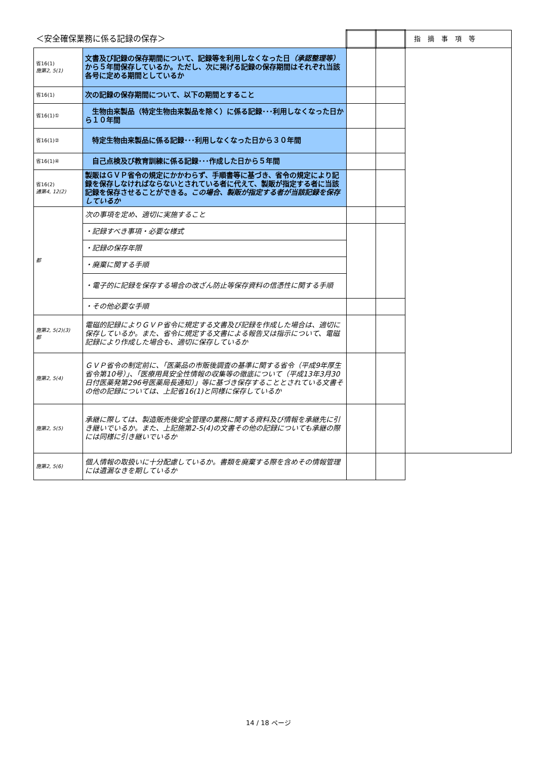| ＜安全確保業務に係る記録の保存＞ | | | | 指摘事項等 |
| 省16(1) 施第2, 5(1) | 文書及び記録の保存期間について、記録等を利用しなくなった日 （承認整理等） から５年間保存しているか。ただし、次に掲げる記録の保存期間はそれぞれ当該各号に定める期間としているか | | | |
| 省16(1) | 次の記録の保存期間について、以下の期間とすること | | | |
| 省16(1)① | 生物由来製品（特定生物由来製品を除く）に係る記録･･･利用しなくなった日から１０年間 | | | |
| 省16(1)② | 特定生物由来製品に係る記録･･･利用しなくなった日から３０年間 | | | |
| 省16(1)④ | 自己点検及び教育訓練に係る記録･･･作成した日から５年間 | | | |
| 省16(2) 通第4, 12(2) | 製販はＧＶＰ省令の規定にかかわらず、手順書等に基づき、省令の規定により記録を保存しなければならないとされている者に代えて、製販が指定する者に当該記録を保存させることができる。 この場合、製販が指定する者が当該記録を保存しているか | | | |
| 都 | 次の事項を定め、適切に実施すること | | | |
| | ・記録すべき事項・必要な様式 | | | |
| | ・記録の保存年限 | | | |
| | ・廃棄に関する手順 | | | |
| | ・電子的に記録を保存する場合の改ざん防止等保存資料の信憑性に関する手順 | | | |
| | ・その他必要な手順 | | | |
| 施第2, 5(2)(3) 都 | 電磁的記録によりＧＶＰ省令に規定する文書及び記録を作成した場合は、適切に保存しているか。また、省令に規定する文書による報告又は指示について、電磁記録により作成した場合も、適切に保存しているか | | | |
| 施第2, 5(4) | ＧＶＰ省令の制定前に、「医薬品の市販後調査の基準に関する省令（平成9年厚生省令第10号）」、「医療用具安全性情報の収集等の徹底について（平成13年3月30日付医薬発第296号医薬局長通知）」等に基づき保存することとされている文書その他の記録については、上記省16(1)と同様に保存しているか | | | |
| 施第2, 5(5) | 承継に際しては、製造販売後安全管理の業務に関する資料及び情報を承継先に引き継いでいるか。また、上記施第2-5(4)の文書その他の記録についても承継の際には同様に引き継いでいるか | | | |
| 施第2, 5(6) | 個人情報の取扱いに十分配慮しているか。書類を廃棄する際を含めその情報管理には遺漏なきを期しているか | | | |
14 / 18 ページ